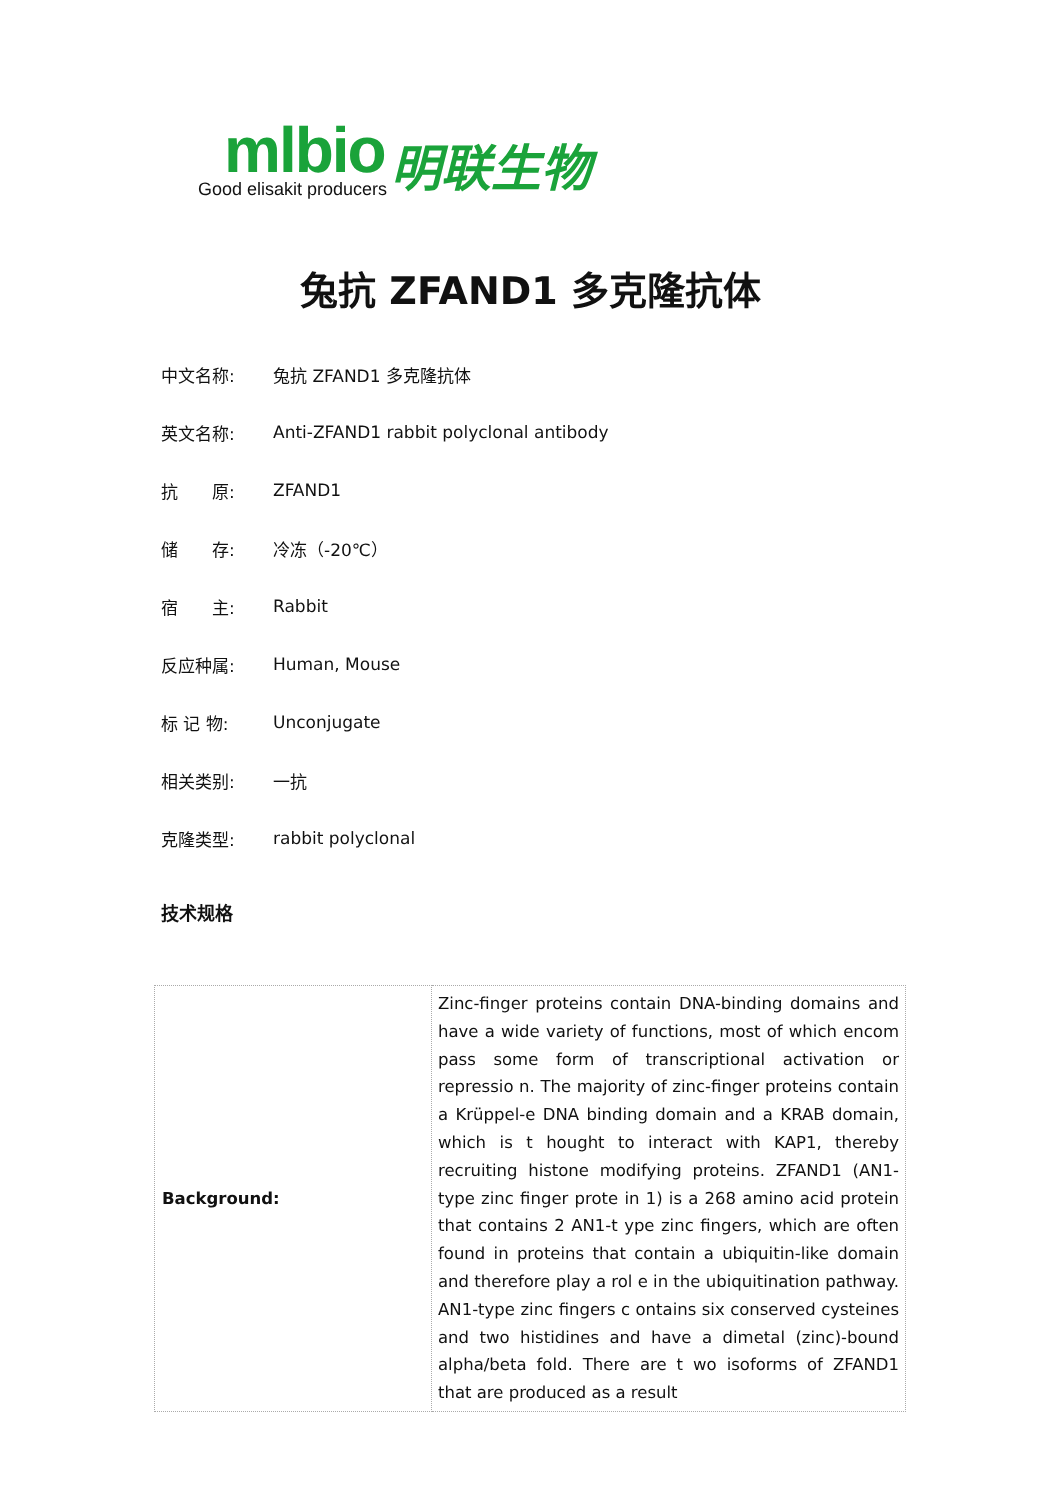mlbio
Good elisakit producers
明联生物
兔抗 ZFAND1 多克隆抗体
中文名称: 兔抗 ZFAND1 多克隆抗体
英文名称: Anti-ZFAND1 rabbit polyclonal antibody
抗　　原: ZFAND1
储　　存: 冷冻（-20℃）
宿　　主: Rabbit
反应种属: Human, Mouse
标 记 物: Unconjugate
相关类别: 一抗
克隆类型: rabbit polyclonal
技术规格
| Background: | Zinc-finger proteins contain DNA-binding domains and have a wide variety of functions, most of which encom pass some form of transcriptional activation or repressio n. The majority of zinc-finger proteins contain a Krüppel-e DNA binding domain and a KRAB domain, which is t hought to interact with KAP1, thereby recruiting histone modifying proteins. ZFAND1 (AN1-type zinc finger prote in 1) is a 268 amino acid protein that contains 2 AN1-t ype zinc fingers, which are often found in proteins that contain a ubiquitin-like domain and therefore play a rol e in the ubiquitination pathway. AN1-type zinc fingers c ontains six conserved cysteines and two histidines and have a dimetal (zinc)-bound alpha/beta fold. There are t wo isoforms of ZFAND1 that are produced as a result |